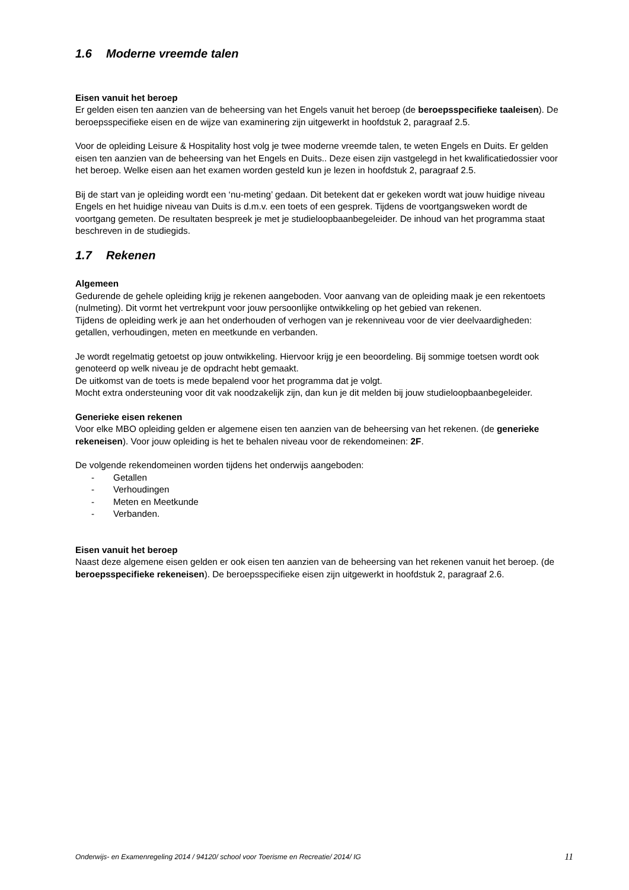1.6 Moderne vreemde talen
Eisen vanuit het beroep
Er gelden eisen ten aanzien van de beheersing van het Engels vanuit het beroep (de beroepsspecifieke taaleisen). De beroepsspecifieke eisen en de wijze van examinering zijn uitgewerkt in hoofdstuk 2, paragraaf 2.5.
Voor de opleiding Leisure & Hospitality host volg je twee moderne vreemde talen, te weten Engels en Duits. Er gelden eisen ten aanzien van de beheersing van het Engels en Duits.. Deze eisen zijn vastgelegd in het kwalificatiedossier voor het beroep. Welke eisen aan het examen worden gesteld kun je lezen in hoofdstuk 2, paragraaf 2.5.
Bij de start van je opleiding wordt een ‘nu-meting’ gedaan. Dit betekent dat er gekeken wordt wat jouw huidige niveau Engels en het huidige niveau van Duits is d.m.v. een toets of een gesprek. Tijdens de voortgangsweken wordt de voortgang gemeten. De resultaten bespreek je met je studieloopbaanbegeleider. De inhoud van het programma staat beschreven in de studiegids.
1.7 Rekenen
Algemeen
Gedurende de gehele opleiding krijg je rekenen aangeboden. Voor aanvang van de opleiding maak je een rekentoets (nulmeting). Dit vormt het vertrekpunt voor jouw persoonlijke ontwikkeling op het gebied van rekenen.
Tijdens de opleiding werk je aan het onderhouden of verhogen van je rekenniveau voor de vier deelvaardigheden: getallen, verhoudingen, meten en meetkunde en verbanden.
Je wordt regelmatig getoetst op jouw ontwikkeling. Hiervoor krijg je een beoordeling. Bij sommige toetsen wordt ook genoteerd op welk niveau je de opdracht hebt gemaakt.
De uitkomst van de toets is mede bepalend voor het programma dat je volgt.
Mocht extra ondersteuning voor dit vak noodzakelijk zijn, dan kun je dit melden bij jouw studieloopbaanbegeleider.
Generieke eisen rekenen
Voor elke MBO opleiding gelden er algemene eisen ten aanzien van de beheersing van het rekenen. (de generieke rekeneisen). Voor jouw opleiding is het te behalen niveau voor de rekendomeinen: 2F.
De volgende rekendomeinen worden tijdens het onderwijs aangeboden:
- Getallen
- Verhoudingen
- Meten en Meetkunde
- Verbanden.
Eisen vanuit het beroep
Naast deze algemene eisen gelden er ook eisen ten aanzien van de beheersing van het rekenen vanuit het beroep. (de beroepsspecifieke rekeneisen). De beroepsspecifieke eisen zijn uitgewerkt in hoofdstuk 2, paragraaf 2.6.
Onderwijs- en Examenregeling 2014 / 94120/ school voor Toerisme en Recreatie/ 2014/ IG 11